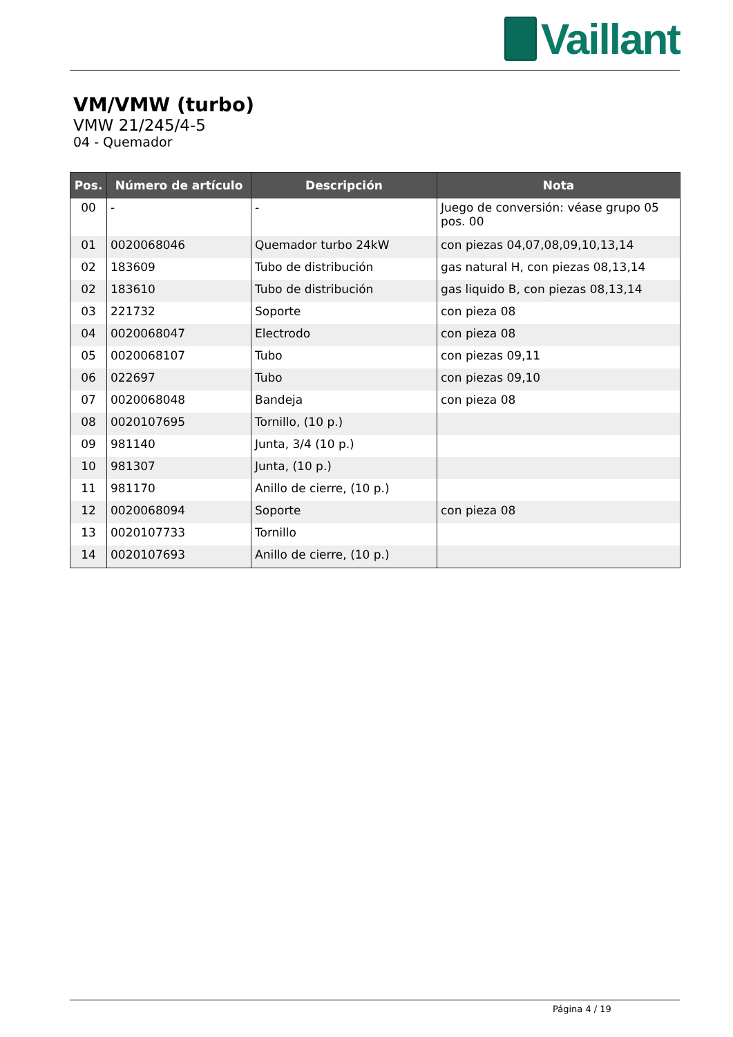Vaillant
VM/VMW (turbo)
VMW 21/245/4-5
04 - Quemador
| Pos. | Número de artículo | Descripción | Nota |
| --- | --- | --- | --- |
| 00 | - | - | Juego de conversión: véase grupo 05 pos. 00 |
| 01 | 0020068046 | Quemador turbo 24kW | con piezas 04,07,08,09,10,13,14 |
| 02 | 183609 | Tubo de distribución | gas natural H, con piezas 08,13,14 |
| 02 | 183610 | Tubo de distribución | gas liquido B, con piezas 08,13,14 |
| 03 | 221732 | Soporte | con pieza 08 |
| 04 | 0020068047 | Electrodo | con pieza 08 |
| 05 | 0020068107 | Tubo | con piezas 09,11 |
| 06 | 022697 | Tubo | con piezas 09,10 |
| 07 | 0020068048 | Bandeja | con pieza 08 |
| 08 | 0020107695 | Tornillo, (10 p.) | |
| 09 | 981140 | Junta, 3/4 (10 p.) | |
| 10 | 981307 | Junta, (10 p.) | |
| 11 | 981170 | Anillo de cierre, (10 p.) | |
| 12 | 0020068094 | Soporte | con pieza 08 |
| 13 | 0020107733 | Tornillo | |
| 14 | 0020107693 | Anillo de cierre, (10 p.) | |
Página 4 / 19